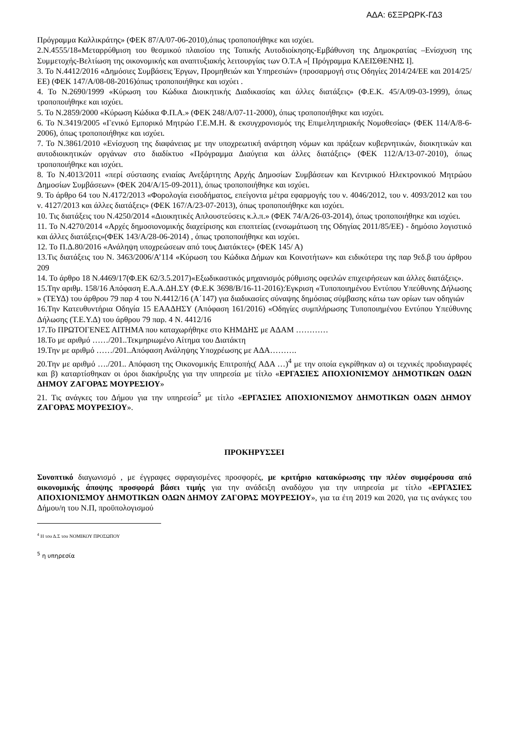ΑΔΑ: 6ΣΞΡΩΡΚ-ΓΔ3
Πρόγραμμα Καλλικράτης» (ΦΕΚ 87/Α/07-06-2010),όπως τροποποιήθηκε και ισχύει.
2.Ν.4555/18«Μεταρρύθμιση του θεσμικού πλαισίου της Τοπικής Αυτοδιοίκησης-Εμβάθυνση της Δημοκρατίας –Ενίσχυση της Συμμετοχής-Βελτίωση της οικονομικής και αναπτυξιακής λειτουργίας των Ο.Τ.Α »[ Πρόγραμμα ΚΛΕΙΣΘΕΝΗΣ Ι].
3. Το Ν.4412/2016 «Δημόσιες Συμβάσεις Έργων, Προμηθειών και Υπηρεσιών» (προσαρμογή στις Οδηγίες 2014/24/ΕΕ και 2014/25/ΕΕ) (ΦΕΚ 147/Α/08-08-2016)όπως τροποποιήθηκε και ισχύει .
4. Το Ν.2690/1999 «Κύρωση του Κώδικα Διοικητικής Διαδικασίας και άλλες διατάξεις» (Φ.Ε.Κ. 45/Α/09-03-1999), όπως τροποποιήθηκε και ισχύει.
5. Το Ν.2859/2000 «Κύρωση Κώδικα Φ.Π.Α.» (ΦΕΚ 248/Α/07-11-2000), όπως τροποποιήθηκε και ισχύει.
6. Το Ν.3419/2005 «Γενικό Εμπορικό Μητρώο Γ.Ε.Μ.Η. & εκσυγχρονισμός της Επιμελητηριακής Νομοθεσίας» (ΦΕΚ 114/Α/8-6-2006), όπως τροποποιήθηκε και ισχύει.
7. Το Ν.3861/2010 «Ενίσχυση της διαφάνειας με την υποχρεωτική ανάρτηση νόμων και πράξεων κυβερνητικών, διοικητικών και αυτοδιοικητικών οργάνων στο διαδίκτυο «Πρόγραμμα Διαύγεια και άλλες διατάξεις» (ΦΕΚ 112/Α/13-07-2010), όπως τροποποιήθηκε και ισχύει.
8. Το Ν.4013/2011 «περί σύστασης ενιαίας Ανεξάρτητης Αρχής Δημοσίων Συμβάσεων και Κεντρικού Ηλεκτρονικού Μητρώου Δημοσίων Συμβάσεων» (ΦΕΚ 204/Α/15-09-2011), όπως τροποποιήθηκε και ισχύει.
9. Το άρθρο 64 του Ν.4172/2013 «Φορολογία εισοδήματος, επείγοντα μέτρα εφαρμογής του ν. 4046/2012, του ν. 4093/2012 και του ν. 4127/2013 και άλλες διατάξεις» (ΦΕΚ 167/Α/23-07-2013), όπως τροποποιήθηκε και ισχύει.
10. Τις διατάξεις του Ν.4250/2014 «Διοικητικές Απλουστεύσεις κ.λ.π.» (ΦΕΚ 74/Α/26-03-2014), όπως τροποποιήθηκε και ισχύει.
11. Το Ν.4270/2014 «Αρχές δημοσιονομικής διαχείρισης και εποπτείας (ενσωμάτωση της Οδηγίας 2011/85/ΕΕ) - δημόσιο λογιστικό και άλλες διατάξεις»(ΦΕΚ 143/Α/28-06-2014) , όπως τροποποιήθηκε και ισχύει.
12. Το Π.Δ.80/2016 «Ανάληψη υποχρεώσεων από τους Διατάκτες» (ΦΕΚ 145/ Α)
13.Τις διατάξεις του Ν. 3463/2006/Α’114 «Κύρωση του Κώδικα Δήμων και Κοινοτήτων» και ειδικότερα της παρ 9εδ.β του άρθρου 209
14. Το άρθρο 18 Ν.4469/17(Φ.ΕΚ 62/3.5.2017)«Εξωδικαστικός μηχανισμός ρύθμισης οφειλών επιχειρήσεων και άλλες διατάξεις».
15.Την αριθμ. 158/16 Απόφαση Ε.Α.Α.ΔΗ.ΣΥ (Φ.Ε.Κ 3698/Β/16-11-2016):Έγκριση «Τυποποιημένου Εντύπου Υπεύθυνης Δήλωσης » (ΤΕΥΔ) του άρθρου 79 παρ 4 του Ν.4412/16 (Α΄147) για διαδικασίες σύναψης δημόσιας σύμβασης κάτω των ορίων των οδηγιών
16.Την Κατευθυντήρια Οδηγία 15 ΕΑΑΔΗΣΥ (Απόφαση 161/2016) «Οδηγίες συμπλήρωσης Τυποποιημένου Εντύπου Υπεύθυνης Δήλωσης (Τ.Ε.Υ.Δ) του άρθρου 79 παρ. 4 Ν. 4412/16
17.Το ΠΡΩΤΟΓΕΝΕΣ ΑΙΤΗΜΑ που καταχωρήθηκε στο ΚΗΜΔΗΣ με ΑΔΑΜ …………
18.Το με αριθμό ……/201..Τεκμηριωμένο Αίτημα του Διατάκτη
19.Την με αριθμό ……/201..Απόφαση Ανάληψης Υποχρέωσης με ΑΔΑ……….
20.Την με αριθμό …./201.. Απόφαση της Οικονομικής Επιτροπής( ΑΔΑ …)<sup>4</sup> με την οποία εγκρίθηκαν α) οι τεχνικές προδιαγραφές και β) καταρτίσθηκαν οι όροι διακήρυξης για την υπηρεσία με τίτλο «ΕΡΓΑΣΙΕΣ ΑΠΟΧΙΟΝΙΣΜΟΥ ΔΗΜΟΤΙΚΩΝ ΟΔΩΝ ΔΗΜΟΥ ΖΑΓΟΡΑΣ ΜΟΥΡΕΣΙΟΥ»
21. Τις ανάγκες του Δήμου για την υπηρεσία<sup>5</sup> με τίτλο «ΕΡΓΑΣΙΕΣ ΑΠΟΧΙΟΝΙΣΜΟΥ ΔΗΜΟΤΙΚΩΝ ΟΔΩΝ ΔΗΜΟΥ ΖΑΓΟΡΑΣ ΜΟΥΡΕΣΙΟΥ».
ΠΡΟΚΗΡΥΣΣΕΙ
Συνοπτικό διαγωνισμό , με έγγραφες σφραγισμένες προσφορές, με κριτήριο κατακύρωσης την πλέον συμφέρουσα από οικονομικής άποψης προσφορά βάσει τιμής για την ανάδειξη αναδόχου για την υπηρεσία με τίτλο «ΕΡΓΑΣΙΕΣ ΑΠΟΧΙΟΝΙΣΜΟΥ ΔΗΜΟΤΙΚΩΝ ΟΔΩΝ ΔΗΜΟΥ ΖΑΓΟΡΑΣ ΜΟΥΡΕΣΙΟΥ», για τα έτη 2019 και 2020, για τις ανάγκες του Δήμου/η του Ν.Π, προϋπολογισμού
<sup>4</sup> Η του Δ.Σ του ΝΟΜΙΚΟΥ ΠΡΟΣΩΠΟΥ
<sup>5</sup> η υπηρεσία